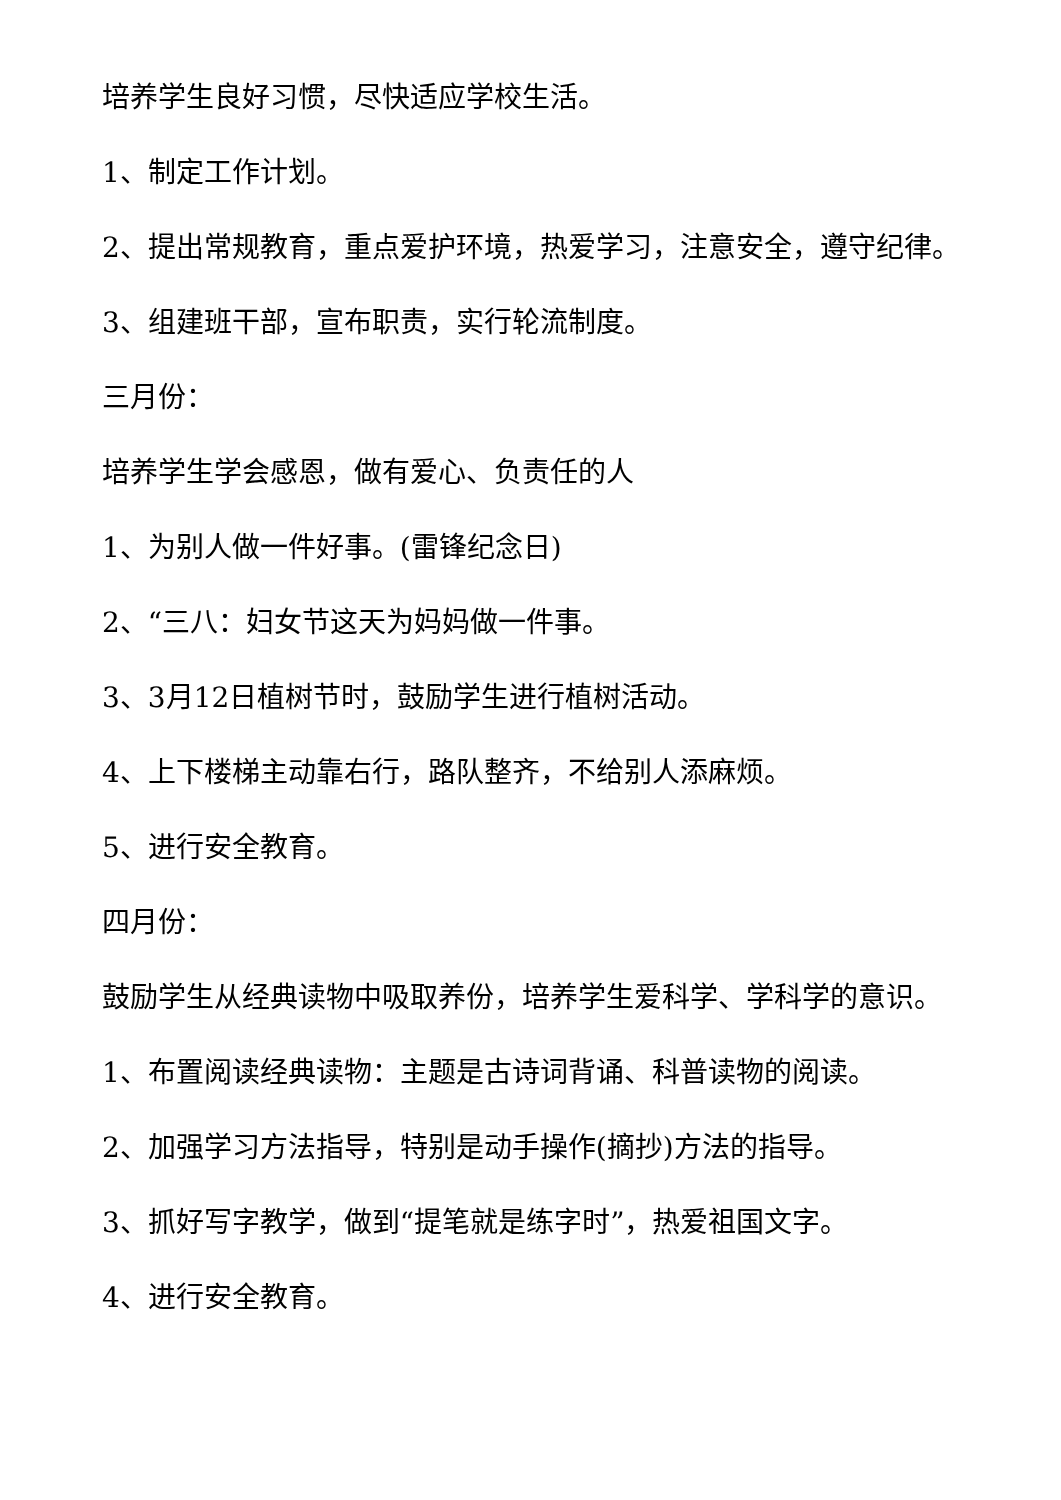培养学生良好习惯，尽快适应学校生活。
1、制定工作计划。
2、提出常规教育，重点爱护环境，热爱学习，注意安全，遵守纪律。
3、组建班干部，宣布职责，实行轮流制度。
三月份：
培养学生学会感恩，做有爱心、负责任的人
1、为别人做一件好事。(雷锋纪念日)
2、“三八：妇女节这天为妈妈做一件事。
3、3月12日植树节时，鼓励学生进行植树活动。
4、上下楼梯主动靠右行，路队整齐，不给别人添麻烦。
5、进行安全教育。
四月份：
鼓励学生从经典读物中吸取养份，培养学生爱科学、学科学的意识。
1、布置阅读经典读物：主题是古诗词背诵、科普读物的阅读。
2、加强学习方法指导，特别是动手操作(摘抄)方法的指导。
3、抓好写字教学，做到“提笔就是练字时”，热爱祖国文字。
4、进行安全教育。